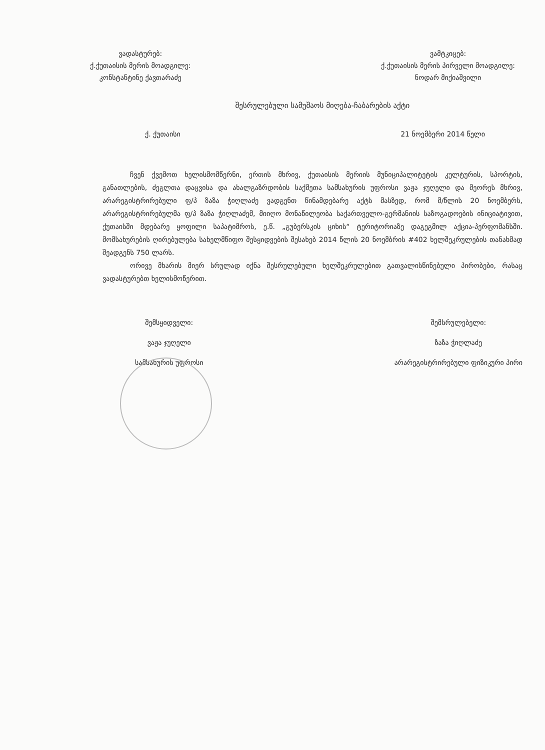ვადასტურებ:
ქ.ქუთაისის მერის მოადგილე:
კონსტანტინე ქავთარაძე
ვამტკიცებ:
ქ.ქუთაისის მერის პირველი მოადგილე:
ნოდარ მიქიაშვილი
შესრულებული სამუშაოს მიღება-ჩაბარების აქტი
ქ. ქუთაისი 21 ნოემბერი 2014 წელი
ჩვენ ქვემოთ ხელისმომწერნი, ერთის მხრივ, ქუთაისის მერიის მუნიციპალიტეტის კულტურის, სპორტის, განათლების, ძეგლთა დაცვისა და ახალგაზრდობის საქმეთა სამსახურის უფროსი ვაჟა ჯუღელი და მეორეს მხრივ, არარეგისტრირებული ფ/პ ზაზა ჭიღლაძე ვადგენთ წინამდებარე აქტს მასზედ, რომ მ/წლის 20 ნოემბერს, არარეგისტრირებულმა ფ/პ ზაზა ჭიღლაძემ, მიიღო მონაწილეობა საქართველო-გერმანიის საზოგადოების ინიციატივით, ქუთაისში მდებარე ყოფილი საპატიმროს, ე.წ. „გუბერსკის ციხის“ ტერიტორიაზე დაგეგმილ აქცია-პერფომანსში. მომსახურების ღირებულება სახელმწიფო შესყიდვების შესახებ 2014 წლის 20 ნოემბრის #402 ხელშეკრულების თანახმად შეადგენს 750 ლარს.
ორივე მხარის მიერ სრულად იქნა შესრულებული ხელშეკრულებით გათვალისწინებული პირობები, რასაც ვადასტურებთ ხელისმოწერით.
შემსყიდველი:
ვაჟა ჯუღელი
სამსახურის უფროსი
შემსრულებელი:
ზაზა ჭიღლაძე
არარეგისტრირებული ფიზიკური პირი